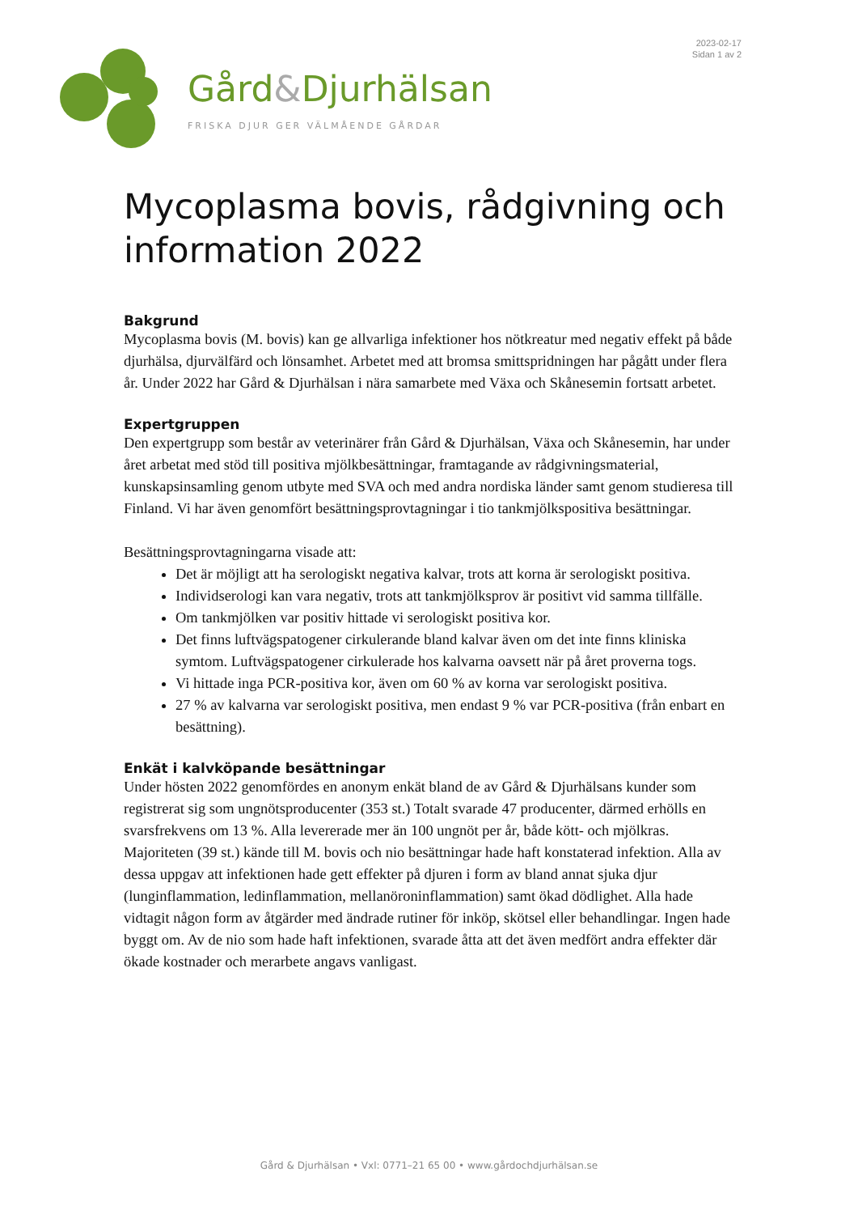2023-02-17
Sidan 1 av 2
Gård&Djurhälsan
FRISKA DJUR GER VÄLMÅENDE GÅRDAR
Mycoplasma bovis, rådgivning och information 2022
Bakgrund
Mycoplasma bovis (M. bovis) kan ge allvarliga infektioner hos nötkreatur med negativ effekt på både djurhälsa, djurvälfärd och lönsamhet. Arbetet med att bromsa smittspridningen har pågått under flera år. Under 2022 har Gård & Djurhälsan i nära samarbete med Växa och Skånesemin fortsatt arbetet.
Expertgruppen
Den expertgrupp som består av veterinärer från Gård & Djurhälsan, Växa och Skånesemin, har under året arbetat med stöd till positiva mjölkbesättningar, framtagande av rådgivningsmaterial, kunskapsinsamling genom utbyte med SVA och med andra nordiska länder samt genom studieresa till Finland. Vi har även genomfört besättningsprovtagningar i tio tankmjölkspositiva besättningar.
Besättningsprovtagningarna visade att:
Det är möjligt att ha serologiskt negativa kalvar, trots att korna är serologiskt positiva.
Individserologi kan vara negativ, trots att tankmjölksprov är positivt vid samma tillfälle.
Om tankmjölken var positiv hittade vi serologiskt positiva kor.
Det finns luftvägspatogener cirkulerande bland kalvar även om det inte finns kliniska symtom. Luftvägspatogener cirkulerade hos kalvarna oavsett när på året proverna togs.
Vi hittade inga PCR-positiva kor, även om 60 % av korna var serologiskt positiva.
27 % av kalvarna var serologiskt positiva, men endast 9 % var PCR-positiva (från enbart en besättning).
Enkät i kalvköpande besättningar
Under hösten 2022 genomfördes en anonym enkät bland de av Gård & Djurhälsans kunder som registrerat sig som ungnötsproducenter (353 st.) Totalt svarade 47 producenter, därmed erhölls en svarsfrekvens om 13 %. Alla levererade mer än 100 ungnöt per år, både kött- och mjölkras. Majoriteten (39 st.) kände till M. bovis och nio besättningar hade haft konstaterad infektion. Alla av dessa uppgav att infektionen hade gett effekter på djuren i form av bland annat sjuka djur (lunginflammation, ledinflammation, mellanöroninflammation) samt ökad dödlighet. Alla hade vidtagit någon form av åtgärder med ändrade rutiner för inköp, skötsel eller behandlingar. Ingen hade byggt om. Av de nio som hade haft infektionen, svarade åtta att det även medfört andra effekter där ökade kostnader och merarbete angavs vanligast.
Gård & Djurhälsan • Vxl: 0771–21 65 00 • www.gårdochdjurhälsan.se